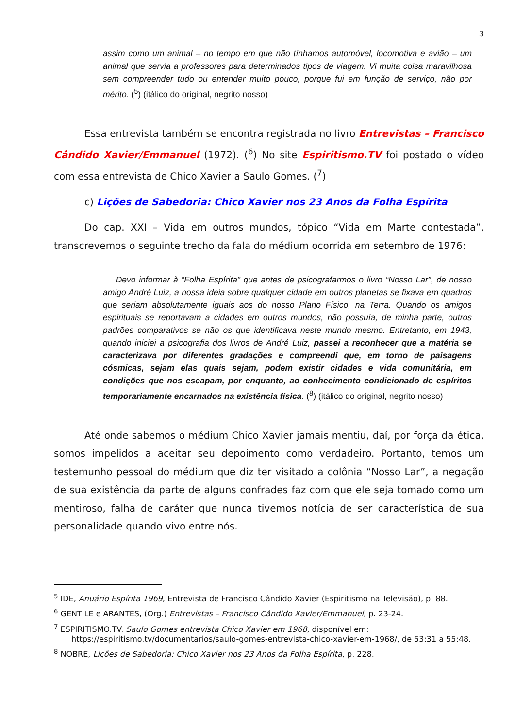3
assim como um animal – no tempo em que não tínhamos automóvel, locomotiva e avião – um animal que servia a professores para determinados tipos de viagem. Vi muita coisa maravilhosa sem compreender tudo ou entender muito pouco, porque fui em função de serviço, não por mérito. (<sup>5</sup>) (itálico do original, negrito nosso)
Essa entrevista também se encontra registrada no livro Entrevistas – Francisco Cândido Xavier/Emmanuel (1972). (<sup>6</sup>) No site Espiritismo.TV foi postado o vídeo com essa entrevista de Chico Xavier a Saulo Gomes. (<sup>7</sup>)
c) Lições de Sabedoria: Chico Xavier nos 23 Anos da Folha Espírita
Do cap. XXI – Vida em outros mundos, tópico “Vida em Marte contestada”, transcrevemos o seguinte trecho da fala do médium ocorrida em setembro de 1976:
Devo informar à “Folha Espírita” que antes de psicografarmos o livro “Nosso Lar”, de nosso amigo André Luiz, a nossa ideia sobre qualquer cidade em outros planetas se fixava em quadros que seriam absolutamente iguais aos do nosso Plano Físico, na Terra. Quando os amigos espirituais se reportavam a cidades em outros mundos, não possuía, de minha parte, outros padrões comparativos se não os que identificava neste mundo mesmo. Entretanto, em 1943, quando iniciei a psicografia dos livros de André Luiz, passei a reconhecer que a matéria se caracterizava por diferentes gradações e compreendi que, em torno de paisagens cósmicas, sejam elas quais sejam, podem existir cidades e vida comunitária, em condições que nos escapam, por enquanto, ao conhecimento condicionado de espíritos temporariamente encarnados na existência física. (<sup>8</sup>) (itálico do original, negrito nosso)
Até onde sabemos o médium Chico Xavier jamais mentiu, daí, por força da ética, somos impelidos a aceitar seu depoimento como verdadeiro. Portanto, temos um testemunho pessoal do médium que diz ter visitado a colônia “Nosso Lar”, a negação de sua existência da parte de alguns confrades faz com que ele seja tomado como um mentiroso, falha de caráter que nunca tivemos notícia de ser característica de sua personalidade quando vivo entre nós.
<sup>5</sup> IDE, Anuário Espírita 1969, Entrevista de Francisco Cândido Xavier (Espiritismo na Televisão), p. 88.
<sup>6</sup> GENTILE e ARANTES, (Org.) Entrevistas – Francisco Cândido Xavier/Emmanuel, p. 23-24.
<sup>7</sup> ESPIRITISMO.TV. Saulo Gomes entrevista Chico Xavier em 1968, disponível em: https://espiritismo.tv/documentarios/saulo-gomes-entrevista-chico-xavier-em-1968/, de 53:31 a 55:48.
<sup>8</sup> NOBRE, Lições de Sabedoria: Chico Xavier nos 23 Anos da Folha Espírita, p. 228.